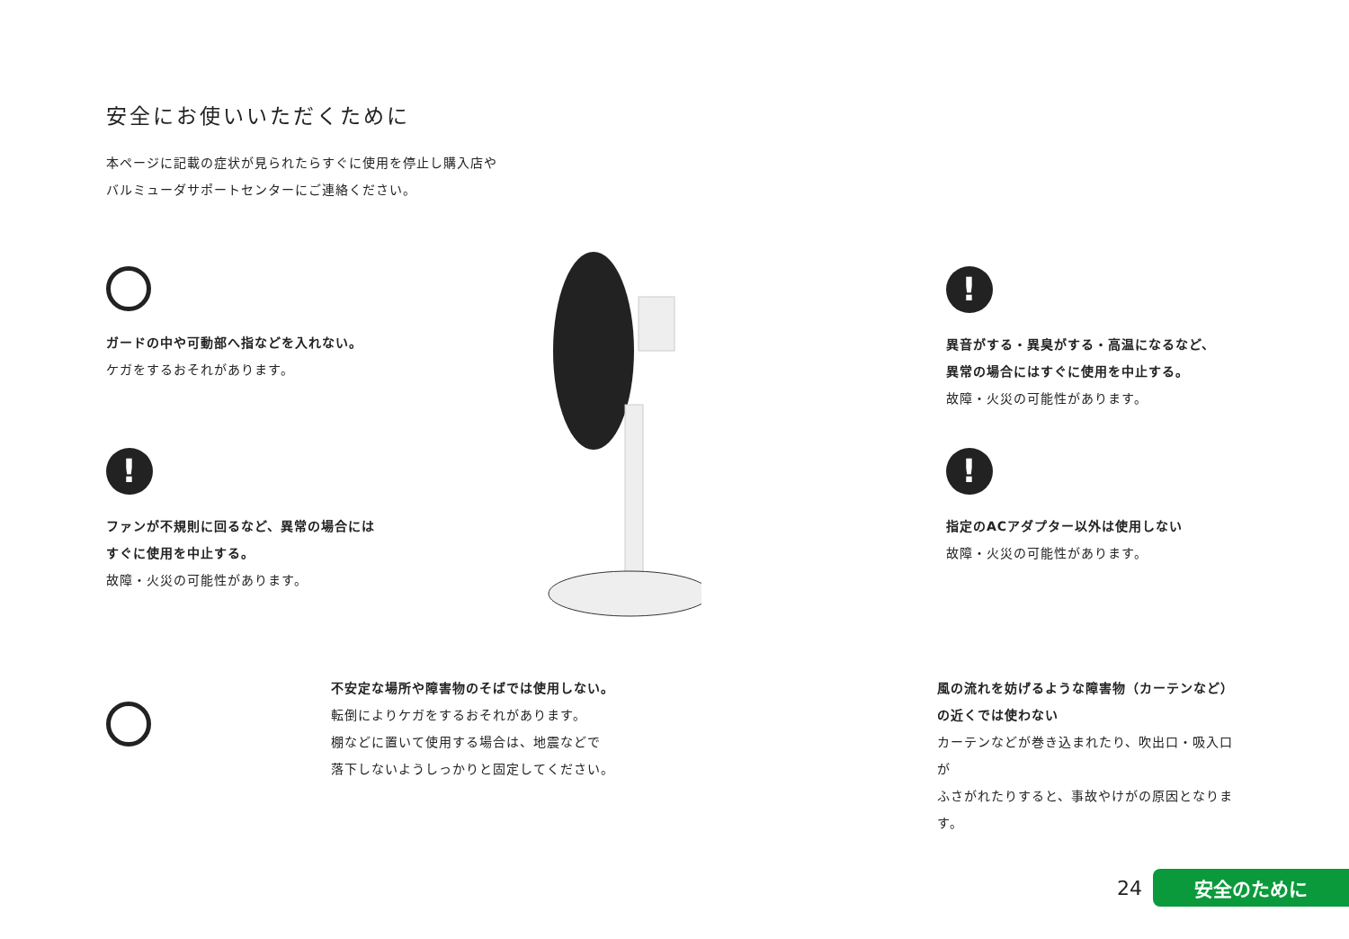安全にお使いいただくために
本ページに記載の症状が見られたらすぐに使用を停止し購入店や
バルミューダサポートセンターにご連絡ください。
ガードの中や可動部へ指などを入れない。
ケガをするおそれがあります。
!
異音がする・異臭がする・高温になるなど、
異常の場合にはすぐに使用を中止する。
故障・火災の可能性があります。
!
ファンが不規則に回るなど、異常の場合には
すぐに使用を中止する。
故障・火災の可能性があります。
!
指定のACアダプター以外は使用しない
故障・火災の可能性があります。
不安定な場所や障害物のそばでは使用しない。
転倒によりケガをするおそれがあります。
棚などに置いて使用する場合は、地震などで
落下しないようしっかりと固定してください。
風の流れを妨げるような障害物（カーテンなど）
の近くでは使わない
カーテンなどが巻き込まれたり、吹出口・吸入口が
ふさがれたりすると、事故やけがの原因となります。
24
安全のために